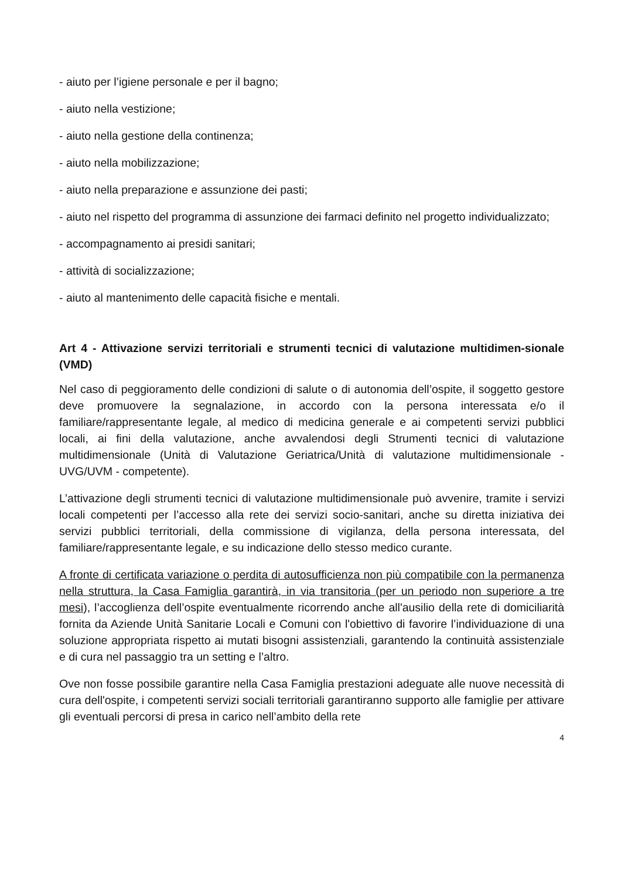- aiuto per l’igiene personale e per il bagno;
- aiuto nella vestizione;
- aiuto nella gestione della continenza;
- aiuto nella mobilizzazione;
- aiuto nella preparazione e assunzione dei pasti;
- aiuto nel rispetto del programma di assunzione dei farmaci definito nel progetto individualizzato;
- accompagnamento ai presidi sanitari;
- attività di socializzazione;
- aiuto al mantenimento delle capacità fisiche e mentali.
Art 4 - Attivazione servizi territoriali e strumenti tecnici di valutazione multidimen-sionale (VMD)
Nel caso di peggioramento delle condizioni di salute o di autonomia dell’ospite, il soggetto gestore deve promuovere la segnalazione, in accordo con la persona interessata e/o il familiare/rappresentante legale, al medico di medicina generale e ai competenti servizi pubblici locali, ai fini della valutazione, anche avvalendosi degli Strumenti tecnici di valutazione multidimensionale (Unità di Valutazione Geriatrica/Unità di valutazione multidimensionale - UVG/UVM - competente).
L’attivazione degli strumenti tecnici di valutazione multidimensionale può avvenire, tramite i servizi locali competenti per l’accesso alla rete dei servizi socio-sanitari, anche su diretta iniziativa dei servizi pubblici territoriali, della commissione di vigilanza, della persona interessata, del familiare/rappresentante legale, e su indicazione dello stesso medico curante.
A fronte di certificata variazione o perdita di autosufficienza non più compatibile con la permanenza nella struttura, la Casa Famiglia garantirà, in via transitoria (per un periodo non superiore a tre mesi), l’accoglienza dell’ospite eventualmente ricorrendo anche all'ausilio della rete di domiciliarità fornita da Aziende Unità Sanitarie Locali e Comuni con l'obiettivo di favorire l’individuazione di una soluzione appropriata rispetto ai mutati bisogni assistenziali, garantendo la continuità assistenziale e di cura nel passaggio tra un setting e l’altro.
Ove non fosse possibile garantire nella Casa Famiglia prestazioni adeguate alle nuove necessità di cura dell'ospite, i competenti servizi sociali territoriali garantiranno supporto alle famiglie per attivare gli eventuali percorsi di presa in carico nell’ambito della rete
4